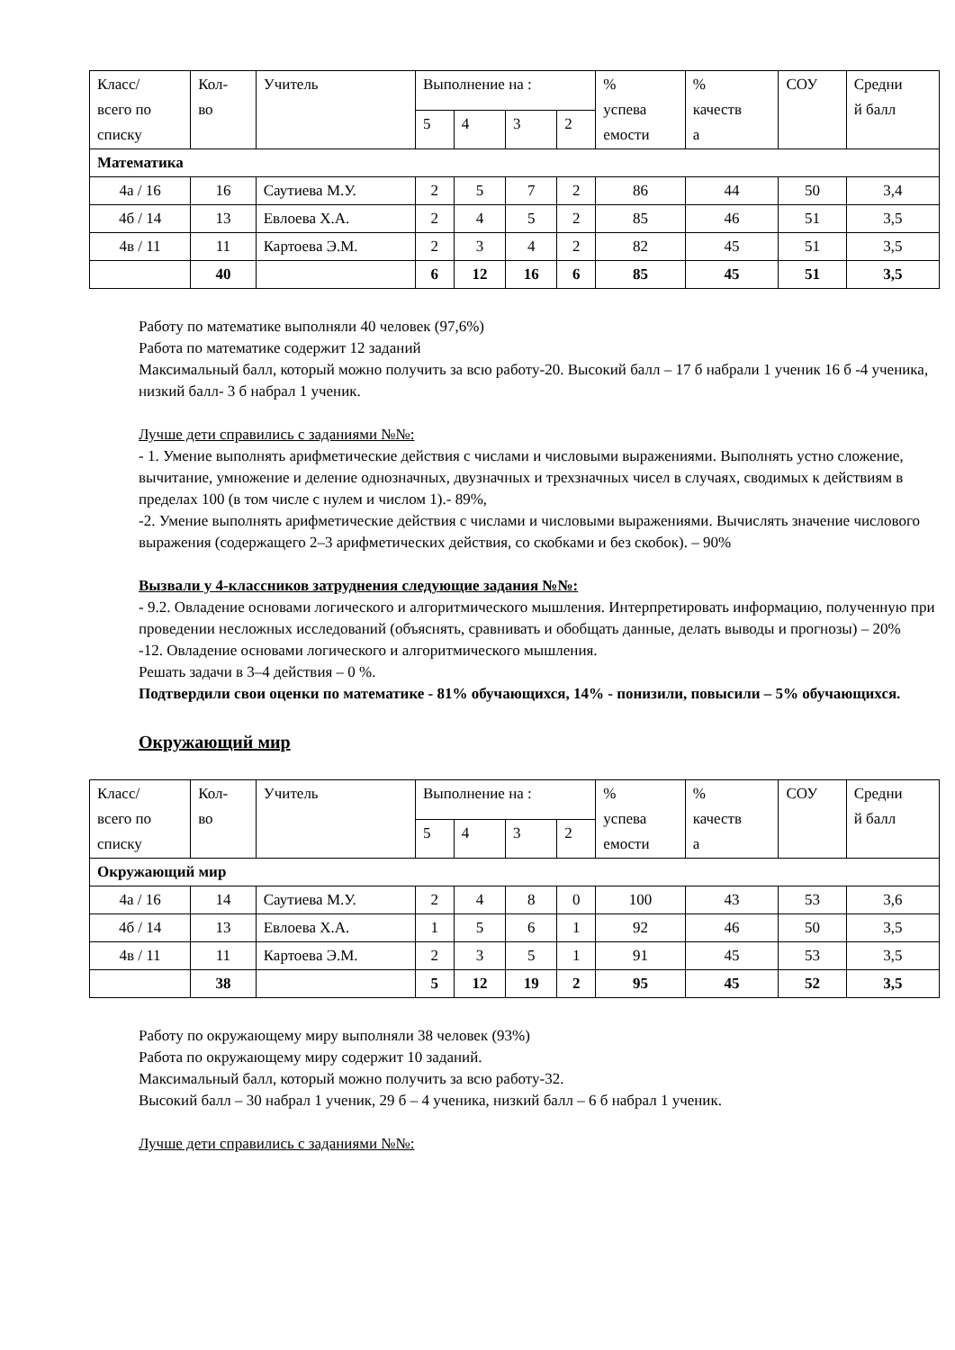| Класс/ всего по списку | Кол- во | Учитель | Выполнение на : | | | | % успева емости | % качеств а | СОУ | Средни й балл |
| --- | --- | --- | --- | --- | --- | --- | --- | --- | --- | --- |
| | | | 5 | 4 | 3 | 2 | | | | |
| Математика | | | | | | | | | | |
| 4а / 16 | 16 | Саутиева М.У. | 2 | 5 | 7 | 2 | 86 | 44 | 50 | 3,4 |
| 4б / 14 | 13 | Евлоева Х.А. | 2 | 4 | 5 | 2 | 85 | 46 | 51 | 3,5 |
| 4в / 11 | 11 | Картоева Э.М. | 2 | 3 | 4 | 2 | 82 | 45 | 51 | 3,5 |
| | 40 | | 6 | 12 | 16 | 6 | 85 | 45 | 51 | 3,5 |
Работу по математике выполняли 40 человек (97,6%)
Работа по математике содержит 12 заданий
Максимальный балл, который можно получить за всю работу-20. Высокий балл – 17 б набрали 1 ученик 16 б -4 ученика, низкий балл- 3 б набрал 1 ученик.
Лучше дети справились с заданиями №№:
- 1. Умение выполнять арифметические действия с числами и числовыми выражениями. Выполнять устно сложение, вычитание, умножение и деление однозначных, двузначных и трехзначных чисел в случаях, сводимых к действиям в пределах 100 (в том числе с нулем и числом 1).- 89%,
-2. Умение выполнять арифметические действия с числами и числовыми выражениями. Вычислять значение числового выражения (содержащего 2–3 арифметических действия, со скобками и без скобок). – 90%
Вызвали у 4-классников затруднения следующие задания №№:
- 9.2. Овладение основами логического и алгоритмического мышления. Интерпретировать информацию, полученную при проведении несложных исследований (объяснять, сравнивать и обобщать данные, делать выводы и прогнозы) – 20%
-12. Овладение основами логического и алгоритмического мышления.
Решать задачи в 3–4 действия – 0 %.
Подтвердили свои оценки по математике - 81% обучающихся, 14% - понизили, повысили – 5% обучающихся.
Окружающий мир
| Класс/ всего по списку | Кол- во | Учитель | Выполнение на : | | | | % успева емости | % качеств а | СОУ | Средни й балл |
| --- | --- | --- | --- | --- | --- | --- | --- | --- | --- | --- |
| | | | 5 | 4 | 3 | 2 | | | | |
| Окружающий мир | | | | | | | | | | |
| 4а / 16 | 14 | Саутиева М.У. | 2 | 4 | 8 | 0 | 100 | 43 | 53 | 3,6 |
| 4б / 14 | 13 | Евлоева Х.А. | 1 | 5 | 6 | 1 | 92 | 46 | 50 | 3,5 |
| 4в / 11 | 11 | Картоева Э.М. | 2 | 3 | 5 | 1 | 91 | 45 | 53 | 3,5 |
| | 38 | | 5 | 12 | 19 | 2 | 95 | 45 | 52 | 3,5 |
Работу по окружающему миру выполняли 38 человек (93%)
Работа по окружающему миру содержит 10 заданий.
Максимальный балл, который можно получить за всю работу-32.
Высокий балл – 30 набрал 1 ученик, 29 б – 4 ученика, низкий балл – 6 б набрал 1 ученик.
Лучше дети справились с заданиями №№: